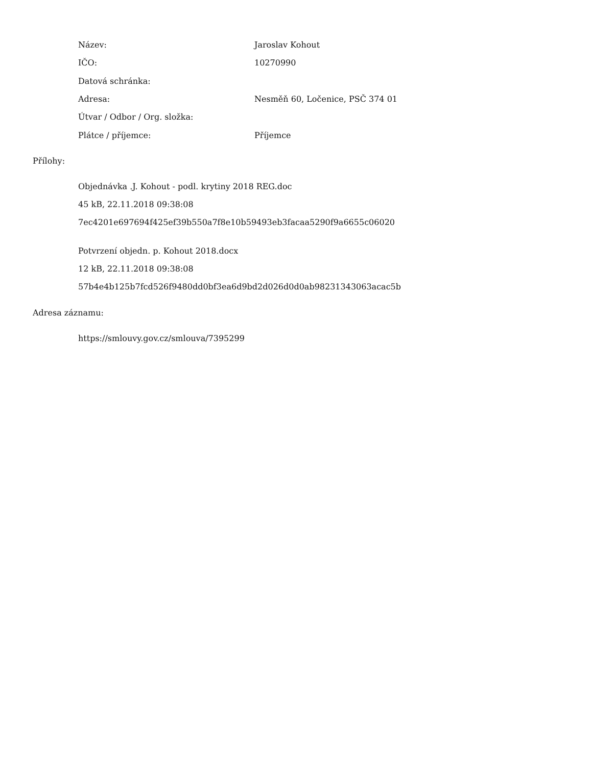| Název: | Jaroslav Kohout |
| IČO: | 10270990 |
| Datová schránka: | |
| Adresa: | Nesměň 60, Ločenice, PSČ 374 01 |
| Útvar / Odbor / Org. složka: | |
| Plátce / příjemce: | Příjemce |
Přílohy:
Objednávka .J. Kohout - podl. krytiny 2018 REG.doc
45 kB, 22.11.2018 09:38:08
7ec4201e697694f425ef39b550a7f8e10b59493eb3facaa5290f9a6655c06020
Potvrzení objedn. p. Kohout 2018.docx
12 kB, 22.11.2018 09:38:08
57b4e4b125b7fcd526f9480dd0bf3ea6d9bd2d026d0d0ab98231343063acac5b
Adresa záznamu:
https://smlouvy.gov.cz/smlouva/7395299